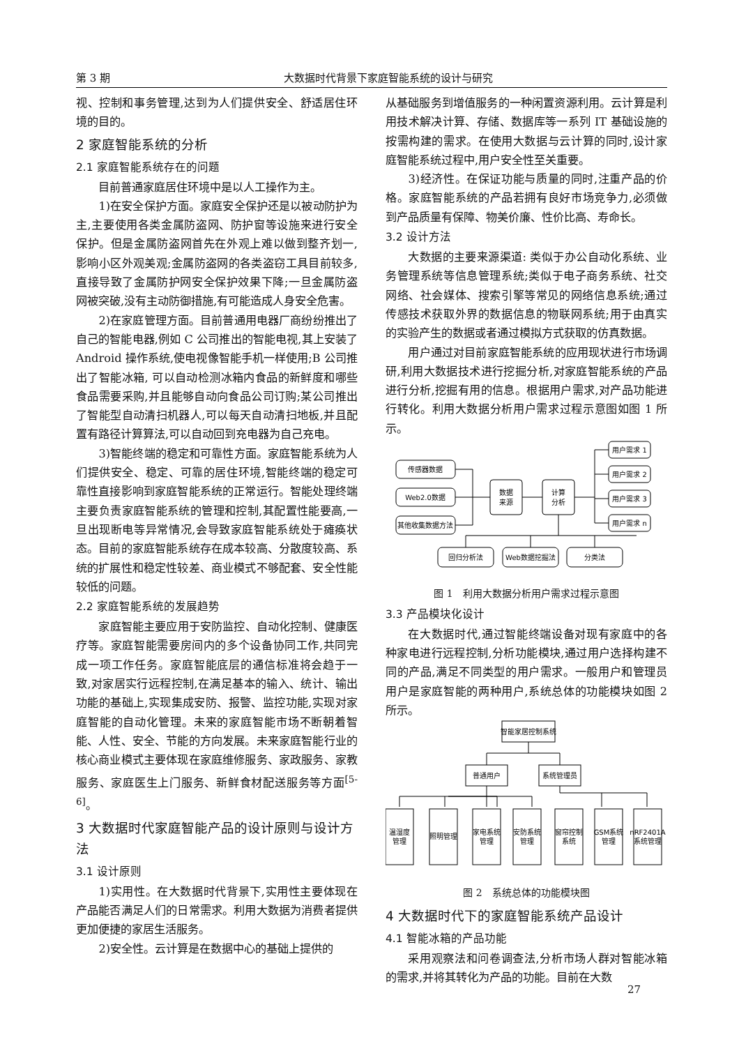第 3 期 大数据时代背景下家庭智能系统的设计与研究
视、控制和事务管理,达到为人们提供安全、舒适居住环境的目的。
2 家庭智能系统的分析
2.1 家庭智能系统存在的问题
目前普通家庭居住环境中是以人工操作为主。
1)在安全保护方面。家庭安全保护还是以被动防护为主,主要使用各类金属防盗网、防护窗等设施来进行安全保护。但是金属防盗网首先在外观上难以做到整齐划一,影响小区外观美观;金属防盗网的各类盗窃工具目前较多,直接导致了金属防护网安全保护效果下降;一旦金属防盗网被突破,没有主动防御措施,有可能造成人身安全危害。
2)在家庭管理方面。目前普通用电器厂商纷纷推出了自己的智能电器,例如 C 公司推出的智能电视,其上安装了 Android 操作系统,使电视像智能手机一样使用;B 公司推出了智能冰箱, 可以自动检测冰箱内食品的新鲜度和哪些食品需要采购,并且能够自动向食品公司订购;某公司推出了智能型自动清扫机器人,可以每天自动清扫地板,并且配置有路径计算算法,可以自动回到充电器为自己充电。
3)智能终端的稳定和可靠性方面。家庭智能系统为人们提供安全、稳定、可靠的居住环境,智能终端的稳定可靠性直接影响到家庭智能系统的正常运行。智能处理终端主要负责家庭智能系统的管理和控制,其配置性能要高,一旦出现断电等异常情况,会导致家庭智能系统处于瘫痪状态。目前的家庭智能系统存在成本较高、分散度较高、系统的扩展性和稳定性较差、商业模式不够配套、安全性能较低的问题。
2.2 家庭智能系统的发展趋势
家庭智能主要应用于安防监控、自动化控制、健康医疗等。家庭智能需要房间内的多个设备协同工作,共同完成一项工作任务。家庭智能底层的通信标准将会趋于一致,对家居实行远程控制,在满足基本的输入、统计、输出功能的基础上,实现集成安防、报警、监控功能,实现对家庭智能的自动化管理。未来的家庭智能市场不断朝着智能、人性、安全、节能的方向发展。未来家庭智能行业的核心商业模式主要体现在家庭维修服务、家政服务、家教服务、家庭医生上门服务、新鲜食材配送服务等方面<sup>[5-6]</sup>。
3 大数据时代家庭智能产品的设计原则与设计方法
3.1 设计原则
1)实用性。在大数据时代背景下,实用性主要体现在产品能否满足人们的日常需求。利用大数据为消费者提供更加便捷的家居生活服务。
2)安全性。云计算是在数据中心的基础上提供的
从基础服务到增值服务的一种闲置资源利用。云计算是利用技术解决计算、存储、数据库等一系列 IT 基础设施的按需构建的需求。在使用大数据与云计算的同时,设计家庭智能系统过程中,用户安全性至关重要。
3)经济性。在保证功能与质量的同时,注重产品的价格。家庭智能系统的产品若拥有良好市场竞争力,必须做到产品质量有保障、物美价廉、性价比高、寿命长。
3.2 设计方法
大数据的主要来源渠道: 类似于办公自动化系统、业务管理系统等信息管理系统;类似于电子商务系统、社交网络、社会媒体、搜索引擎等常见的网络信息系统;通过传感技术获取外界的数据信息的物联网系统;用于由真实的实验产生的数据或者通过模拟方式获取的仿真数据。
用户通过对目前家庭智能系统的应用现状进行市场调研,利用大数据技术进行挖掘分析,对家庭智能系统的产品进行分析,挖掘有用的信息。根据用户需求,对产品功能进行转化。利用大数据分析用户需求过程示意图如图 1 所示。
传感器数据
Web2.0数据
其他收集数据方法
数据
来源
计算
分析
用户需求 1
用户需求 2
用户需求 3
用户需求 n
回归分析法
Web数据挖掘法
分类法
图 1　利用大数据分析用户需求过程示意图
3.3 产品模块化设计
在大数据时代,通过智能终端设备对现有家庭中的各种家电进行远程控制,分析功能模块,通过用户选择构建不同的产品,满足不同类型的用户需求。一般用户和管理员用户是家庭智能的两种用户,系统总体的功能模块如图 2 所示。
智能家居控制系统
普通用户
系统管理员
温湿度
管理
照明管理
家电系统
管理
安防系统
管理
窗帘控制
系统
GSM系统
管理
nRF2401A
系统管理
图 2　系统总体的功能模块图
4 大数据时代下的家庭智能系统产品设计
4.1 智能冰箱的产品功能
采用观察法和问卷调查法,分析市场人群对智能冰箱的需求,并将其转化为产品的功能。目前在大数
27